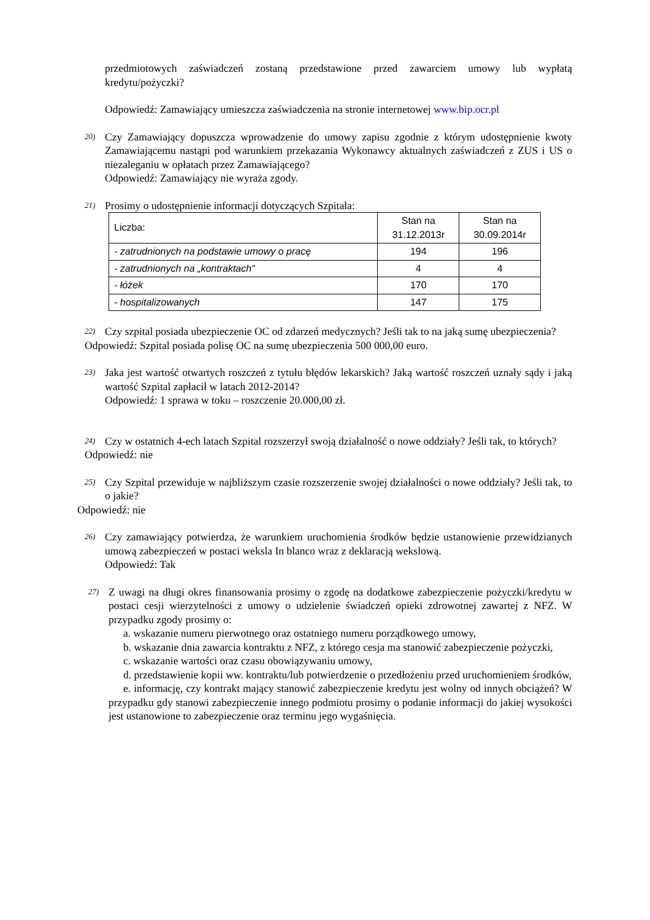przedmiotowych zaświadczeń zostaną przedstawione przed zawarciem umowy lub wypłatą kredytu/pożyczki?
Odpowiedź: Zamawiający umieszcza zaświadczenia na stronie internetowej www.bip.ocr.pl
20)
Czy Zamawiający dopuszcza wprowadzenie do umowy zapisu zgodnie z którym udostępnienie kwoty Zamawiającemu nastąpi pod warunkiem przekazania Wykonawcy aktualnych zaświadczeń z ZUS i US o niezaleganiu w opłatach przez Zamawiającego?
Odpowiedź: Zamawiający nie wyraża zgody.
21)
Prosimy o udostępnienie informacji dotyczących Szpitala:
| Liczba: | Stan na 31.12.2013r | Stan na 30.09.2014r |
| - zatrudnionych na podstawie umowy o pracę | 194 | 196 |
| - zatrudnionych na „kontraktach” | 4 | 4 |
| - łóżek | 170 | 170 |
| - hospitalizowanych | 147 | 175 |
22)
Czy szpital posiada ubezpieczenie OC od zdarzeń medycznych? Jeśli tak to na jaką sumę ubezpieczenia?
Odpowiedź: Szpital posiada polisę OC na sumę ubezpieczenia 500 000,00 euro.
23)
Jaka jest wartość otwartych roszczeń z tytułu błędów lekarskich? Jaką wartość roszczeń uznały sądy i jaką wartość Szpital zapłacił w latach 2012-2014?
Odpowiedź: 1 sprawa w toku – roszczenie 20.000,00 zł.
24)
Czy w ostatnich 4-ech latach Szpital rozszerzył swoją działalność o nowe oddziały? Jeśli tak, to których?
Odpowiedź: nie
25)
Czy Szpital przewiduje w najbliższym czasie rozszerzenie swojej działalności o nowe oddziały? Jeśli tak, to o jakie?
Odpowiedź: nie
26)
Czy zamawiający potwierdza, że warunkiem uruchomienia środków będzie ustanowienie przewidzianych umową zabezpieczeń w postaci weksla In blanco wraz z deklaracją wekslową.
Odpowiedź: Tak
27)
Z uwagi na długi okres finansowania prosimy o zgodę na dodatkowe zabezpieczenie pożyczki/kredytu w postaci cesji wierzytelności z umowy o udzielenie świadczeń opieki zdrowotnej zawartej z NFZ. W przypadku zgody prosimy o:
a. wskazanie numeru pierwotnego oraz ostatniego numeru porządkowego umowy,
b. wskazanie dnia zawarcia kontraktu z NFZ, z którego cesja ma stanowić zabezpieczenie pożyczki,
c. wskazanie wartości oraz czasu obowiązywaniu umowy,
d. przedstawienie kopii ww. kontraktu/lub potwierdzenie o przedłożeniu przed uruchomieniem środków,
e. informację, czy kontrakt mający stanowić zabezpieczenie kredytu jest wolny od innych obciążeń? W przypadku gdy stanowi zabezpieczenie innego podmiotu prosimy o podanie informacji do jakiej wysokości jest ustanowione to zabezpieczenie oraz terminu jego wygaśnięcia.